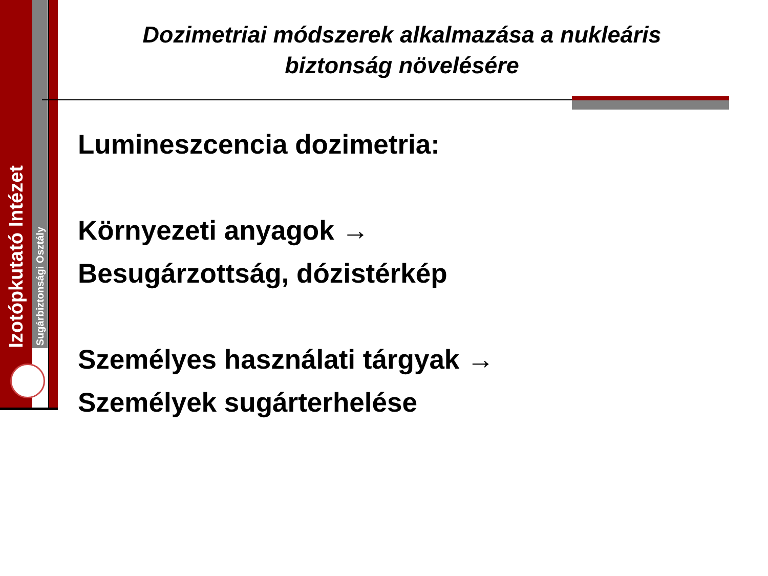Izotópkutató Intézet
Sugárbiztonsági Osztály
Dozimetriai módszerek alkalmazása a nukleáris biztonság növelésére
Lumineszcencia dozimetria:
Környezeti anyagok →
Besugárzottság, dózistérkép
Személyes használati tárgyak →
Személyek sugárterhelése